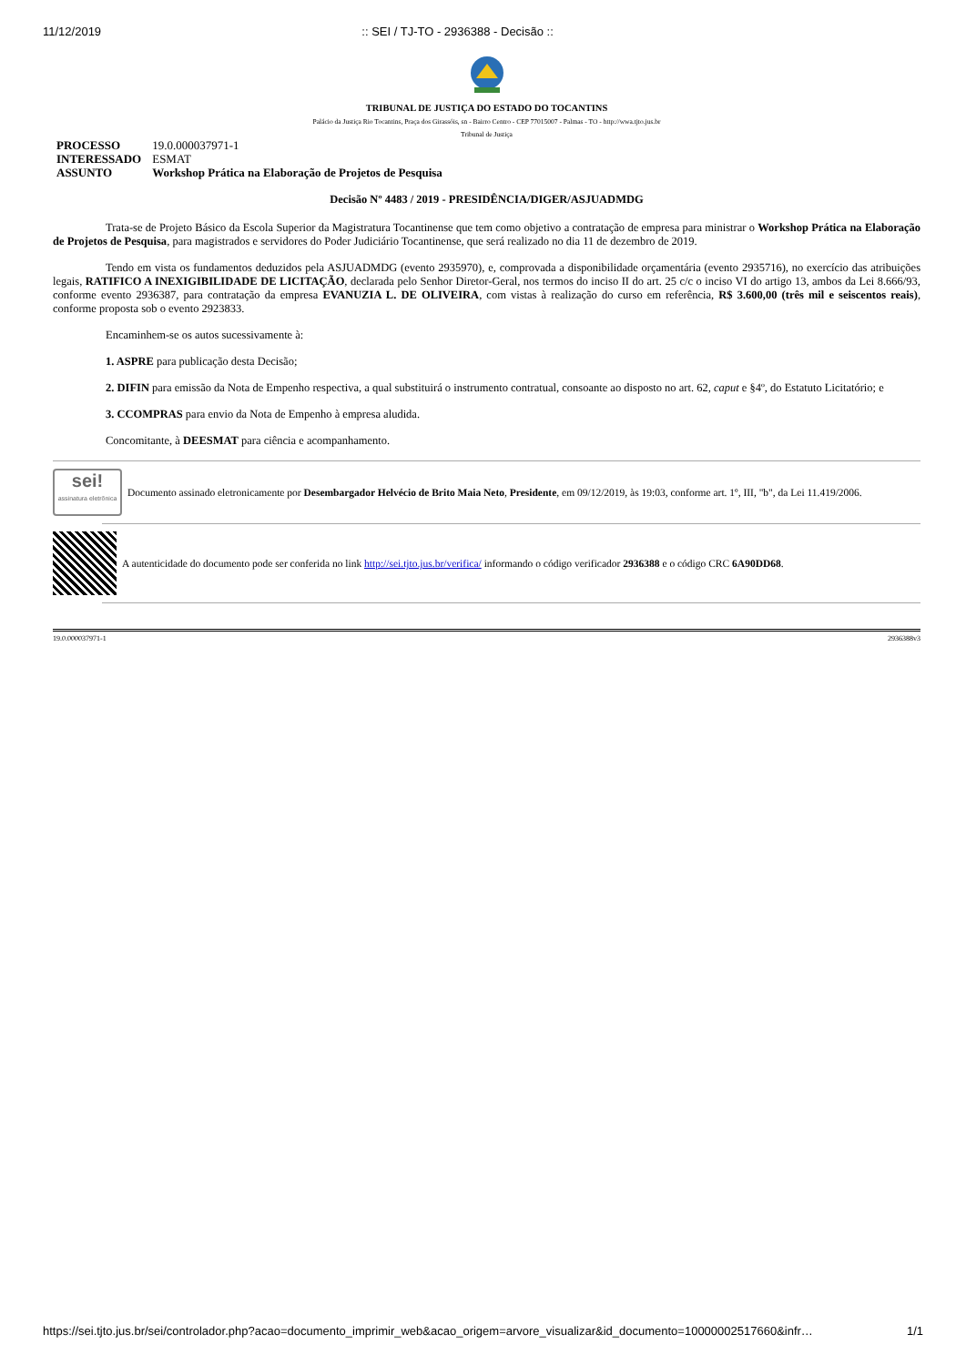11/12/2019 :: SEI / TJ-TO - 2936388 - Decisão ::
TRIBUNAL DE JUSTIÇA DO ESTADO DO TOCANTINS
Palácio da Justiça Rio Tocantins, Praça dos Girassóis, sn - Bairro Centro - CEP 77015007 - Palmas - TO - http://wwa.tjto.jus.br
Tribunal de Justiça
| PROCESSO | 19.0.000037971-1 |
| INTERESSADO | ESMAT |
| ASSUNTO | Workshop Prática na Elaboração de Projetos de Pesquisa |
Decisão Nº 4483 / 2019 - PRESIDÊNCIA/DIGER/ASJUADMDG
Trata-se de Projeto Básico da Escola Superior da Magistratura Tocantinense que tem como objetivo a contratação de empresa para ministrar o Workshop Prática na Elaboração de Projetos de Pesquisa, para magistrados e servidores do Poder Judiciário Tocantinense, que será realizado no dia 11 de dezembro de 2019.
Tendo em vista os fundamentos deduzidos pela ASJUADMDG (evento 2935970), e, comprovada a disponibilidade orçamentária (evento 2935716), no exercício das atribuições legais, RATIFICO A INEXIGIBILIDADE DE LICITAÇÃO, declarada pelo Senhor Diretor-Geral, nos termos do inciso II do art. 25 c/c o inciso VI do artigo 13, ambos da Lei 8.666/93, conforme evento 2936387, para contratação da empresa EVANUZIA L. DE OLIVEIRA, com vistas à realização do curso em referência, R$ 3.600,00 (três mil e seiscentos reais), conforme proposta sob o evento 2923833.
Encaminhem-se os autos sucessivamente à:
1. ASPRE para publicação desta Decisão;
2. DIFIN para emissão da Nota de Empenho respectiva, a qual substituirá o instrumento contratual, consoante ao disposto no art. 62, caput e §4º, do Estatuto Licitatório; e
3. CCOMPRAS para envio da Nota de Empenho à empresa aludida.
Concomitante, à DEESMAT para ciência e acompanhamento.
sei!
assinatura eletrônica
Documento assinado eletronicamente por Desembargador Helvécio de Brito Maia Neto, Presidente, em 09/12/2019, às 19:03, conforme art. 1º, III, "b", da Lei 11.419/2006.
A autenticidade do documento pode ser conferida no link http://sei.tjto.jus.br/verifica/ informando o código verificador 2936388 e o código CRC 6A90DD68.
19.0.000037971-1 2936388v3
https://sei.tjto.jus.br/sei/controlador.php?acao=documento_imprimir_web&acao_origem=arvore_visualizar&id_documento=10000002517660&infr… 1/1